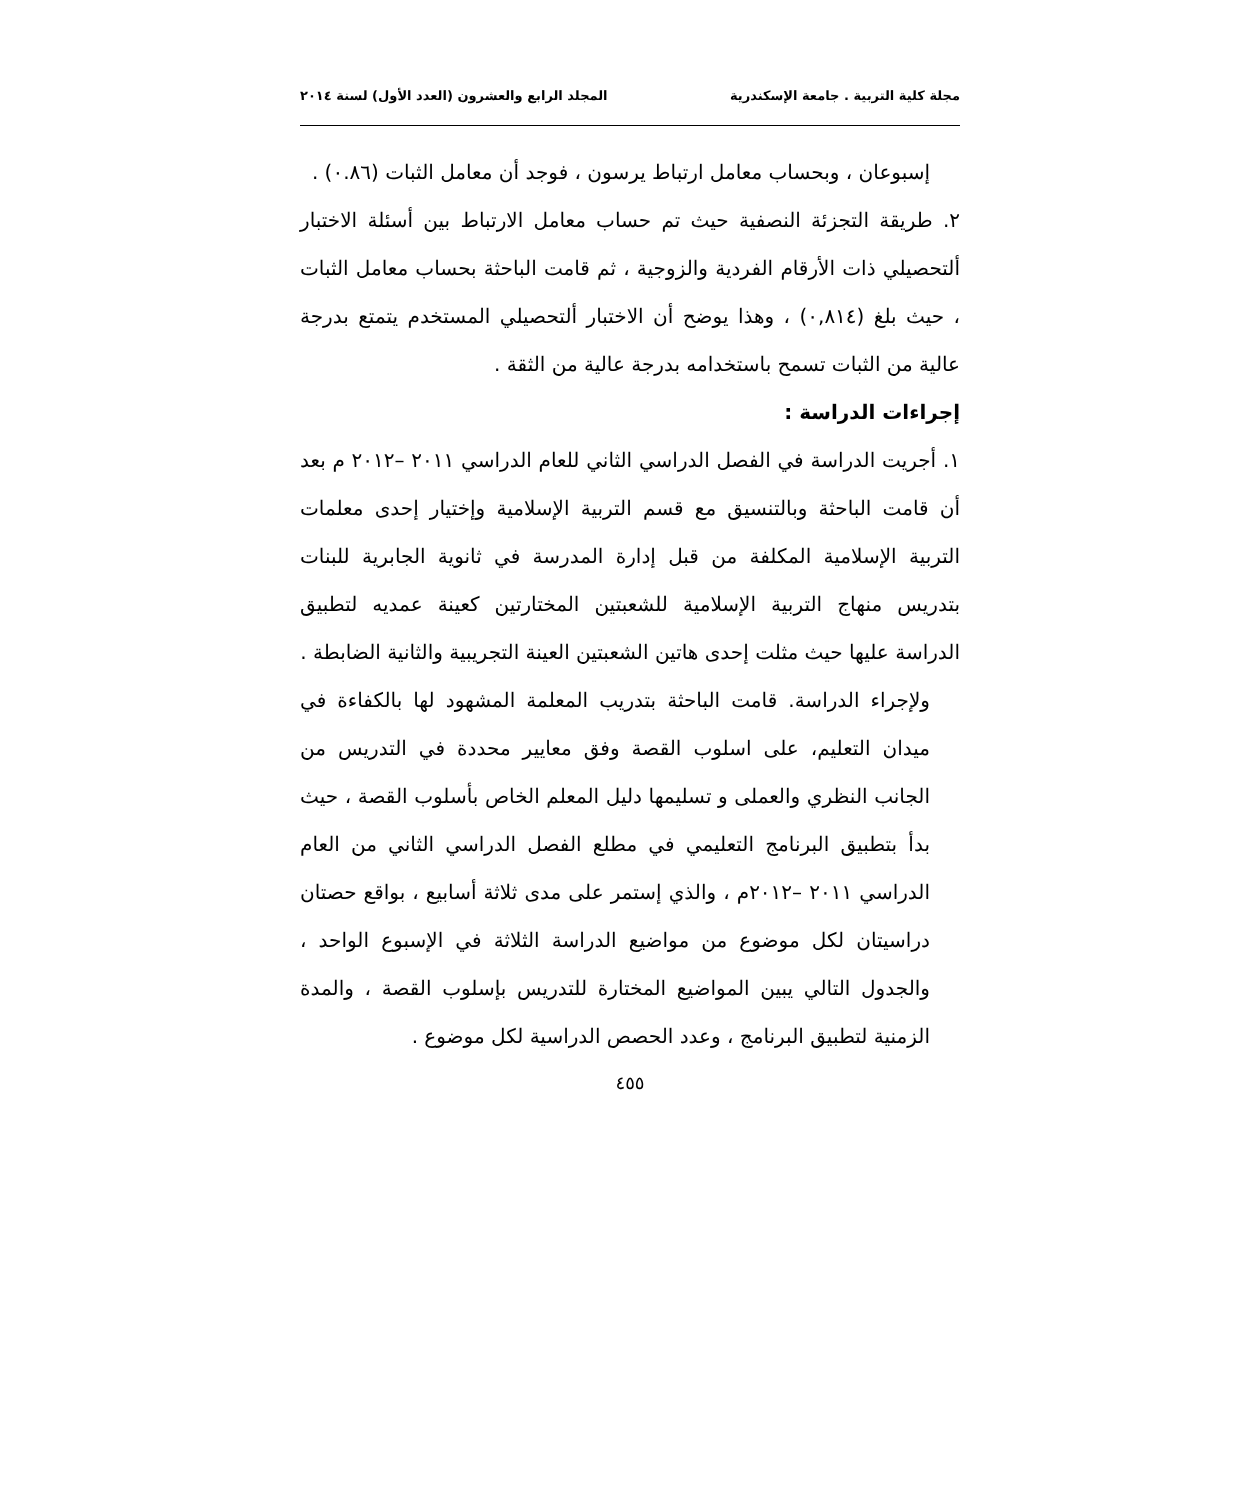مجلة كلية التربية . جامعة الإسكندرية المجلد الرابع والعشرون (العدد الأول) لسنة ٢٠١٤
إسبوعان ، وبحساب معامل ارتباط يرسون ، فوجد أن معامل الثبات (٠.٨٦) .
٢. طريقة التجزئة النصفية حيث تم حساب معامل الارتباط بين أسئلة الاختبار ألتحصيلي ذات الأرقام الفردية والزوجية ، ثم قامت الباحثة بحساب معامل الثبات ، حيث بلغ (٠,٨١٤) ، وهذا يوضح أن الاختبار ألتحصيلي المستخدم يتمتع بدرجة عالية من الثبات تسمح باستخدامه بدرجة عالية من الثقة .
إجراءات الدراسة :
١. أجريت الدراسة في الفصل الدراسي الثاني للعام الدراسي ٢٠١١ –٢٠١٢ م بعد أن قامت الباحثة وبالتنسيق مع قسم التربية الإسلامية وإختيار إحدى معلمات التربية الإسلامية المكلفة من قبل إدارة المدرسة في ثانوية الجابرية للبنات بتدريس منهاج التربية الإسلامية للشعبتين المختارتين كعينة عمديه لتطبيق الدراسة عليها حيث مثلت إحدى هاتين الشعبتين العينة التجريبية والثانية الضابطة .
ولإجراء الدراسة. قامت الباحثة بتدريب المعلمة المشهود لها بالكفاءة في ميدان التعليم، على اسلوب القصة وفق معايير محددة في التدريس من الجانب النظري والعملى و تسليمها دليل المعلم الخاص بأسلوب القصة ، حيث بدأ بتطبيق البرنامج التعليمي في مطلع الفصل الدراسي الثاني من العام الدراسي ٢٠١١ –٢٠١٢م ، والذي إستمر على مدى ثلاثة أسابيع ، بواقع حصتان دراسيتان لكل موضوع من مواضيع الدراسة الثلاثة في الإسبوع الواحد ، والجدول التالي يبين المواضيع المختارة للتدريس بإسلوب القصة ، والمدة الزمنية لتطبيق البرنامج ، وعدد الحصص الدراسية لكل موضوع .
٤٥٥